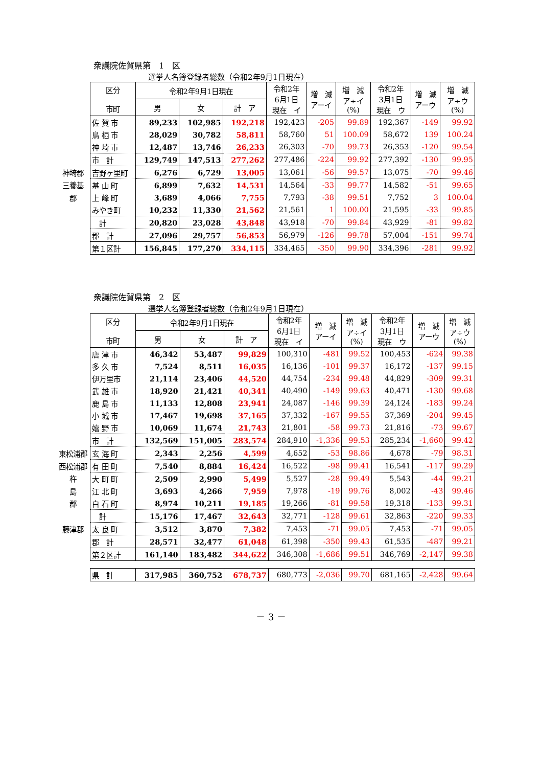衆議院佐賀県第　1　区
選挙人名簿登録者総数（令和2年9月1日現在）
| | 区分 市町 | 令和2年9月1日現在 | | | 令和2年 6月1日 現在 イ | 増 減 アーイ | 増 減 ア÷イ (%) | 令和2年 3月1日 現在 ウ | 増 減 アーウ | 増 減 ア÷ウ (%) |
| | | 男 | 女 | 計 ア | | | | | | |
| | 佐 賀 市 | 89,233 | 102,985 | 192,218 | 192,423 | -205 | 99.89 | 192,367 | -149 | 99.92 |
| | 鳥 栖 市 | 28,029 | 30,782 | 58,811 | 58,760 | 51 | 100.09 | 58,672 | 139 | 100.24 |
| | 神 埼 市 | 12,487 | 13,746 | 26,233 | 26,303 | -70 | 99.73 | 26,353 | -120 | 99.54 |
| | 市 計 | 129,749 | 147,513 | 277,262 | 277,486 | -224 | 99.92 | 277,392 | -130 | 99.95 |
| 神埼郡 | 吉野ヶ里町 | 6,276 | 6,729 | 13,005 | 13,061 | -56 | 99.57 | 13,075 | -70 | 99.46 |
| 三養基 | 基 山 町 | 6,899 | 7,632 | 14,531 | 14,564 | -33 | 99.77 | 14,582 | -51 | 99.65 |
| 郡 | 上 峰 町 | 3,689 | 4,066 | 7,755 | 7,793 | -38 | 99.51 | 7,752 | 3 | 100.04 |
| | みやき町 | 10,232 | 11,330 | 21,562 | 21,561 | 1 | 100.00 | 21,595 | -33 | 99.85 |
| | 計 | 20,820 | 23,028 | 43,848 | 43,918 | -70 | 99.84 | 43,929 | -81 | 99.82 |
| | 郡 計 | 27,096 | 29,757 | 56,853 | 56,979 | -126 | 99.78 | 57,004 | -151 | 99.74 |
| | 第１区計 | 156,845 | 177,270 | 334,115 | 334,465 | -350 | 99.90 | 334,396 | -281 | 99.92 |
衆議院佐賀県第　2　区
選挙人名簿登録者総数（令和2年9月1日現在）
| | 区分 市町 | 令和2年9月1日現在 | | | 令和2年 6月1日 現在 イ | 増 減 アーイ | 増 減 ア÷イ (%) | 令和2年 3月1日 現在 ウ | 増 減 アーウ | 増 減 ア÷ウ (%) |
| | | 男 | 女 | 計 ア | | | | | | |
| | 唐 津 市 | 46,342 | 53,487 | 99,829 | 100,310 | -481 | 99.52 | 100,453 | -624 | 99.38 |
| | 多 久 市 | 7,524 | 8,511 | 16,035 | 16,136 | -101 | 99.37 | 16,172 | -137 | 99.15 |
| | 伊万里市 | 21,114 | 23,406 | 44,520 | 44,754 | -234 | 99.48 | 44,829 | -309 | 99.31 |
| | 武 雄 市 | 18,920 | 21,421 | 40,341 | 40,490 | -149 | 99.63 | 40,471 | -130 | 99.68 |
| | 鹿 島 市 | 11,133 | 12,808 | 23,941 | 24,087 | -146 | 99.39 | 24,124 | -183 | 99.24 |
| | 小 城 市 | 17,467 | 19,698 | 37,165 | 37,332 | -167 | 99.55 | 37,369 | -204 | 99.45 |
| | 嬉 野 市 | 10,069 | 11,674 | 21,743 | 21,801 | -58 | 99.73 | 21,816 | -73 | 99.67 |
| | 市 計 | 132,569 | 151,005 | 283,574 | 284,910 | -1,336 | 99.53 | 285,234 | -1,660 | 99.42 |
| 東松浦郡 | 玄 海 町 | 2,343 | 2,256 | 4,599 | 4,652 | -53 | 98.86 | 4,678 | -79 | 98.31 |
| 西松浦郡 | 有 田 町 | 7,540 | 8,884 | 16,424 | 16,522 | -98 | 99.41 | 16,541 | -117 | 99.29 |
| 杵 | 大 町 町 | 2,509 | 2,990 | 5,499 | 5,527 | -28 | 99.49 | 5,543 | -44 | 99.21 |
| 島 | 江 北 町 | 3,693 | 4,266 | 7,959 | 7,978 | -19 | 99.76 | 8,002 | -43 | 99.46 |
| 郡 | 白 石 町 | 8,974 | 10,211 | 19,185 | 19,266 | -81 | 99.58 | 19,318 | -133 | 99.31 |
| | 計 | 15,176 | 17,467 | 32,643 | 32,771 | -128 | 99.61 | 32,863 | -220 | 99.33 |
| 藤津郡 | 太 良 町 | 3,512 | 3,870 | 7,382 | 7,453 | -71 | 99.05 | 7,453 | -71 | 99.05 |
| | 郡 計 | 28,571 | 32,477 | 61,048 | 61,398 | -350 | 99.43 | 61,535 | -487 | 99.21 |
| | 第２区計 | 161,140 | 183,482 | 344,622 | 346,308 | -1,686 | 99.51 | 346,769 | -2,147 | 99.38 |
| | 県 計 | 317,985 | 360,752 | 678,737 | 680,773 | -2,036 | 99.70 | 681,165 | -2,428 | 99.64 |
－ 3 －